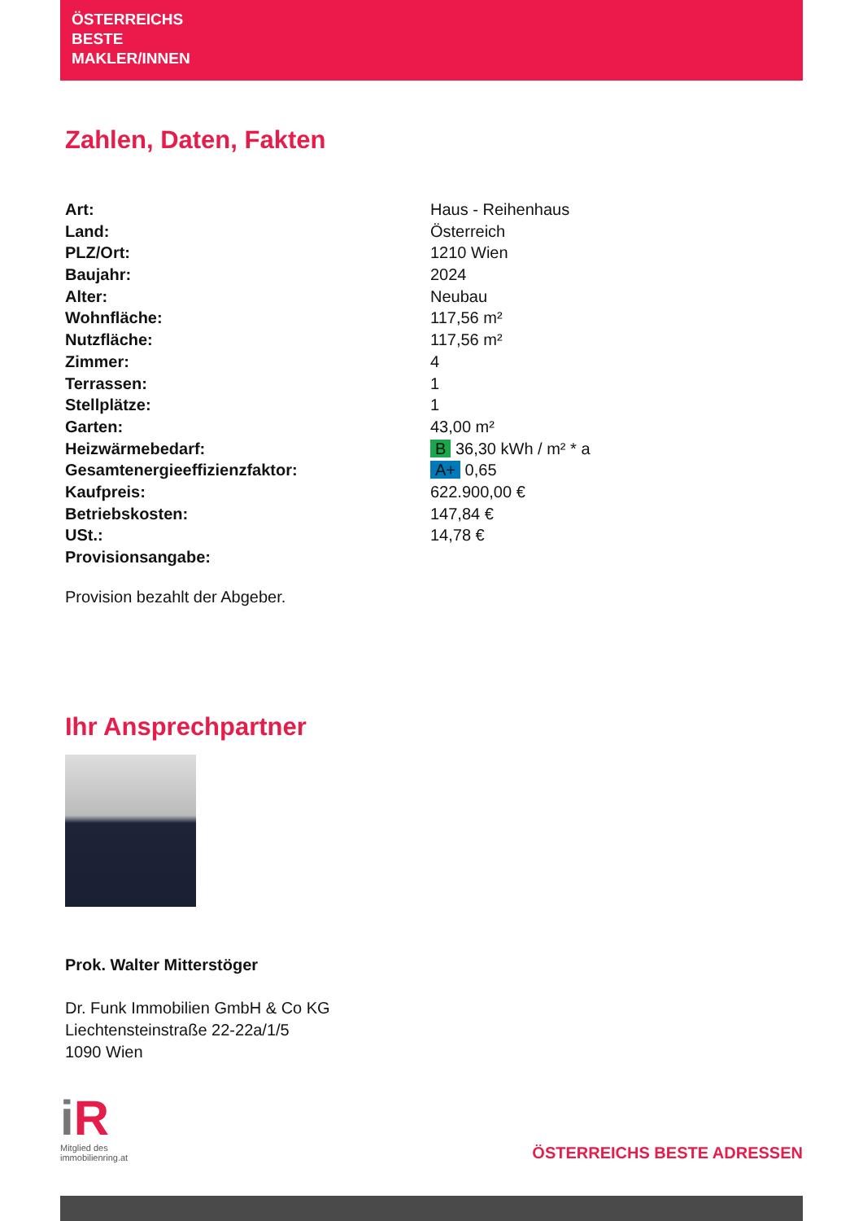ÖSTERREICHS
BESTE
MAKLER/INNEN
Zahlen, Daten, Fakten
| Art: | Haus - Reihenhaus |
| Land: | Österreich |
| PLZ/Ort: | 1210 Wien |
| Baujahr: | 2024 |
| Alter: | Neubau |
| Wohnfläche: | 117,56 m² |
| Nutzfläche: | 117,56 m² |
| Zimmer: | 4 |
| Terrassen: | 1 |
| Stellplätze: | 1 |
| Garten: | 43,00 m² |
| Heizwärmebedarf: | B 36,30 kWh / m² * a |
| Gesamtenergieeffizienzfaktor: | A+ 0,65 |
| Kaufpreis: | 622.900,00 € |
| Betriebskosten: | 147,84 € |
| USt.: | 14,78 € |
| Provisionsangabe: | |
Provision bezahlt der Abgeber.
Ihr Ansprechpartner
Prok. Walter Mitterstöger
Dr. Funk Immobilien GmbH & Co KG
Liechtensteinstraße 22-22a/1/5
1090 Wien
i R
Mitglied des
immobilienring.at
ÖSTERREICHS BESTE ADRESSEN